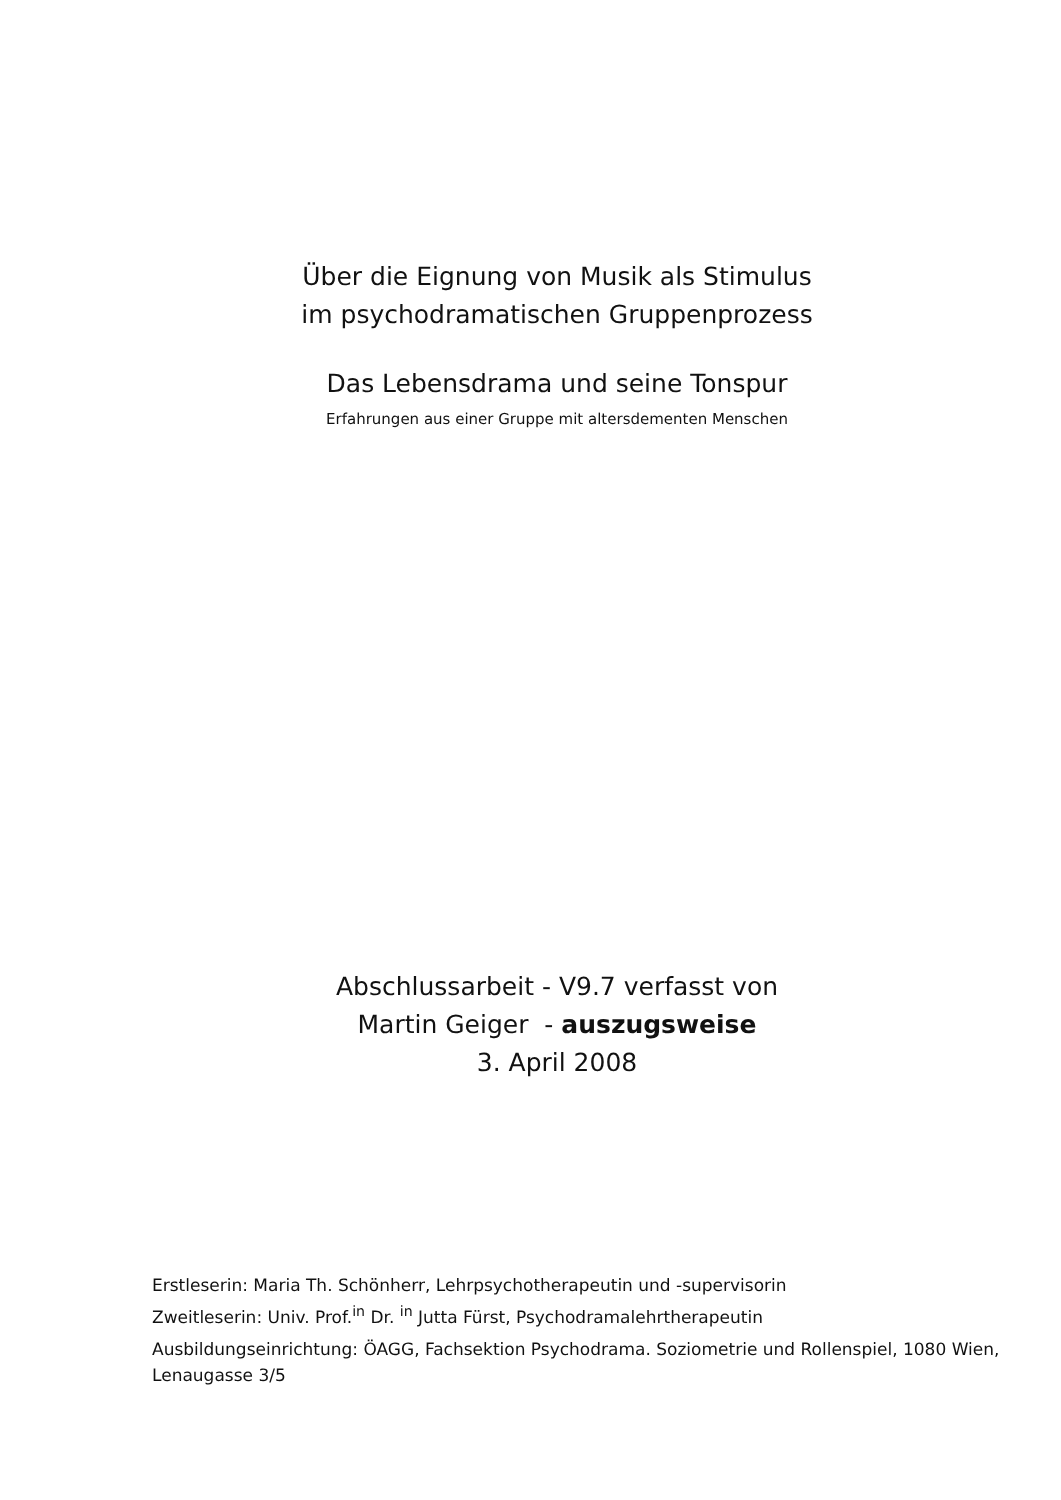Über die Eignung von Musik als Stimulus
im psychodramatischen Gruppenprozess
Das Lebensdrama und seine Tonspur
Erfahrungen aus einer Gruppe mit altersdementen Menschen
Abschlussarbeit - V9.7 verfasst von
Martin Geiger - auszugsweise
3. April 2008
Erstleserin: Maria Th. Schönherr, Lehrpsychotherapeutin und -supervisorin
Zweitleserin: Univ. Prof.<sup>in</sup> Dr. <sup>in</sup> Jutta Fürst, Psychodramalehrtherapeutin
Ausbildungseinrichtung: ÖAGG, Fachsektion Psychodrama. Soziometrie und Rollenspiel, 1080 Wien, Lenaugasse 3/5